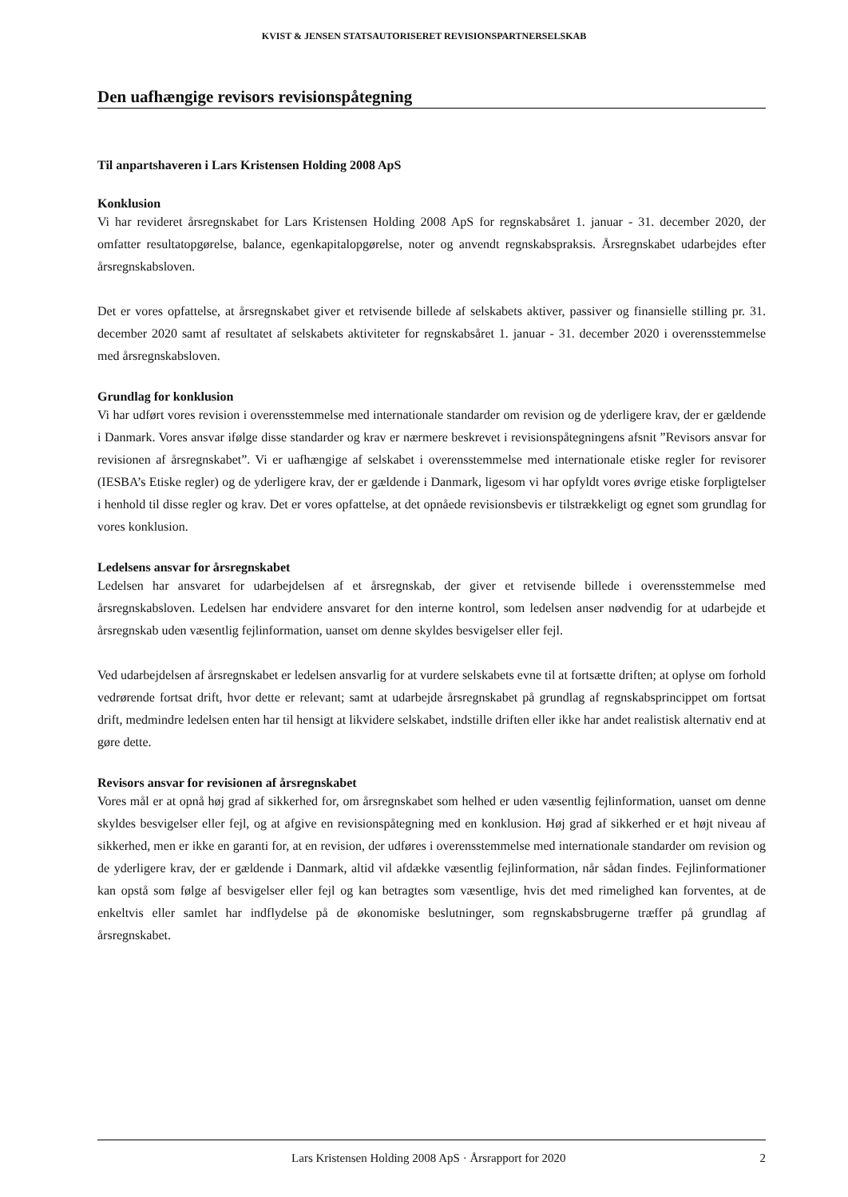KVIST & JENSEN STATSAUTORISERET REVISIONSPARTNERSELSKAB
Den uafhængige revisors revisionspåtegning
Til anpartshaveren i Lars Kristensen Holding 2008 ApS
Konklusion
Vi har revideret årsregnskabet for Lars Kristensen Holding 2008 ApS for regnskabsåret 1. januar - 31. december 2020, der omfatter resultatopgørelse, balance, egenkapitalopgørelse, noter og anvendt regnskabspraksis. Årsregnskabet udarbejdes efter årsregnskabsloven.
Det er vores opfattelse, at årsregnskabet giver et retvisende billede af selskabets aktiver, passiver og finansielle stilling pr. 31. december 2020 samt af resultatet af selskabets aktiviteter for regnskabsåret 1. januar - 31. december 2020 i overensstemmelse med årsregnskabsloven.
Grundlag for konklusion
Vi har udført vores revision i overensstemmelse med internationale standarder om revision og de yderligere krav, der er gældende i Danmark. Vores ansvar ifølge disse standarder og krav er nærmere beskrevet i revisionspåtegningens afsnit ”Revisors ansvar for revisionen af årsregnskabet”. Vi er uafhængige af selskabet i overensstemmelse med internationale etiske regler for revisorer (IESBA’s Etiske regler) og de yderligere krav, der er gældende i Danmark, ligesom vi har opfyldt vores øvrige etiske forpligtelser i henhold til disse regler og krav. Det er vores opfattelse, at det opnåede revisionsbevis er tilstrækkeligt og egnet som grundlag for vores konklusion.
Ledelsens ansvar for årsregnskabet
Ledelsen har ansvaret for udarbejdelsen af et årsregnskab, der giver et retvisende billede i overensstemmelse med årsregnskabsloven. Ledelsen har endvidere ansvaret for den interne kontrol, som ledelsen anser nødvendig for at udarbejde et årsregnskab uden væsentlig fejlinformation, uanset om denne skyldes besvigelser eller fejl.
Ved udarbejdelsen af årsregnskabet er ledelsen ansvarlig for at vurdere selskabets evne til at fortsætte driften; at oplyse om forhold vedrørende fortsat drift, hvor dette er relevant; samt at udarbejde årsregnskabet på grundlag af regnskabsprincippet om fortsat drift, medmindre ledelsen enten har til hensigt at likvidere selskabet, indstille driften eller ikke har andet realistisk alternativ end at gøre dette.
Revisors ansvar for revisionen af årsregnskabet
Vores mål er at opnå høj grad af sikkerhed for, om årsregnskabet som helhed er uden væsentlig fejlinformation, uanset om denne skyldes besvigelser eller fejl, og at afgive en revisionspåtegning med en konklusion. Høj grad af sikkerhed er et højt niveau af sikkerhed, men er ikke en garanti for, at en revision, der udføres i overensstemmelse med internationale standarder om revision og de yderligere krav, der er gældende i Danmark, altid vil afdække væsentlig fejlinformation, når sådan findes. Fejlinformationer kan opstå som følge af besvigelser eller fejl og kan betragtes som væsentlige, hvis det med rimelighed kan forventes, at de enkeltvis eller samlet har indflydelse på de økonomiske beslutninger, som regnskabsbrugerne træffer på grundlag af årsregnskabet.
Lars Kristensen Holding 2008 ApS · Årsrapport for 2020 2